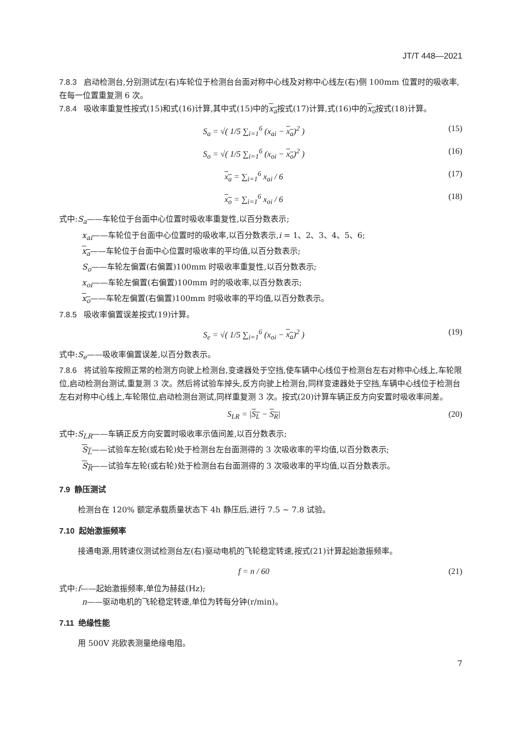JT/T 448—2021
7.8.3 启动检测台,分别测试左(右)车轮位于检测台台面对称中心线及对称中心线左(右)侧 100mm 位置时的吸收率,在每一位置重复测 6 次。
7.8.4 吸收率重复性按式(15)和式(16)计算,其中式(15)中的x<sub>a</sub>按式(17)计算,式(16)中的x<sub>o</sub>按式(18)计算。
S<sub>a</sub> = √( 1/5 ∑<sub>i=1</sub><sup>6</sup> (x<sub>ai</sub> − x<sub>a</sub>)<sup>2</sup> ) (15)
S<sub>o</sub> = √( 1/5 ∑<sub>i=1</sub><sup>6</sup> (x<sub>oi</sub> − x<sub>o</sub>)<sup>2</sup> ) (16)
x<sub>a</sub> = ∑<sub>i=1</sub><sup>6</sup> x<sub>ai</sub> / 6 (17)
x<sub>o</sub> = ∑<sub>i=1</sub><sup>6</sup> x<sub>oi</sub> / 6 (18)
式中:S<sub>a</sub>——车轮位于台面中心位置时吸收率重复性,以百分数表示;
x<sub>ai</sub>——车轮位于台面中心位置时的吸收率,以百分数表示,i = 1、2、3、4、5、6;
x<sub>a</sub>——车轮位于台面中心位置时吸收率的平均值,以百分数表示;
S<sub>o</sub>——车轮左偏置(右偏置)100mm 时吸收率重复性,以百分数表示;
x<sub>oi</sub>——车轮左偏置(右偏置)100mm 时的吸收率,以百分数表示;
x<sub>o</sub>——车轮左偏置(右偏置)100mm 时吸收率的平均值,以百分数表示。
7.8.5 吸收率偏置误差按式(19)计算。
S<sub>e</sub> = √( 1/5 ∑<sub>i=1</sub><sup>6</sup> (x<sub>oi</sub> − x<sub>a</sub>)<sup>2</sup> ) (19)
式中:S<sub>e</sub>——吸收率偏置误差,以百分数表示。
7.8.6 将试验车按照正常的检测方向驶上检测台,变速器处于空挡,使车辆中心线位于检测台左右对称中心线上,车轮限位,启动检测台测试,重复测 3 次。然后将试验车掉头,反方向驶上检测台,同样变速器处于空挡,车辆中心线位于检测台左右对称中心线上,车轮限位,启动检测台测试,同样重复测 3 次。按式(20)计算车辆正反方向安置时吸收率间差。
S<sub>LR</sub> = |S<sub>L</sub> − S<sub>R</sub>| (20)
式中:S<sub>LR</sub>——车辆正反方向安置时吸收率示值间差,以百分数表示;
S<sub>L</sub>——试验车左轮(或右轮)处于检测台左台面测得的 3 次吸收率的平均值,以百分数表示;
S<sub>R</sub>——试验车左轮(或右轮)处于检测台右台面测得的 3 次吸收率的平均值,以百分数表示。
7.9 静压测试
检测台在 120% 额定承载质量状态下 4h 静压后,进行 7.5 ~ 7.8 试验。
7.10 起始激振频率
接通电源,用转速仪测试检测台左(右)驱动电机的飞轮稳定转速,按式(21)计算起始激振频率。
f = n / 60 (21)
式中:f——起始激振频率,单位为赫兹(Hz);
n——驱动电机的飞轮稳定转速,单位为转每分钟(r/min)。
7.11 绝缘性能
用 500V 兆欧表测量绝缘电阻。
7